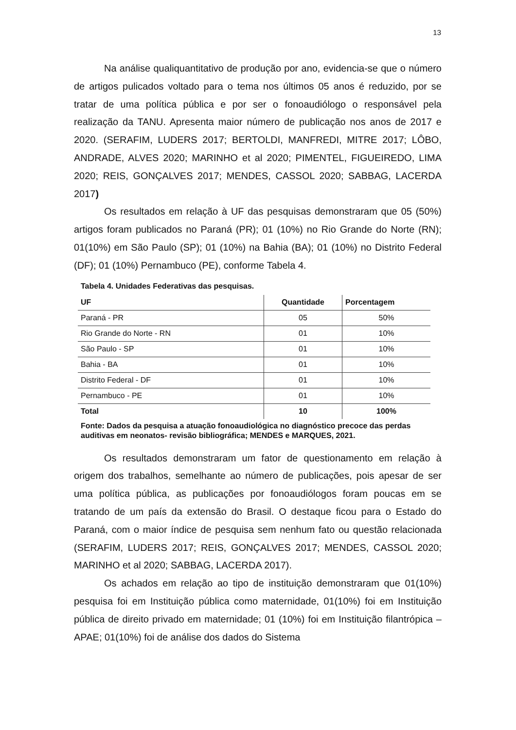13
Na análise qualiquantitativo de produção por ano, evidencia-se que o número de artigos pulicados voltado para o tema nos últimos 05 anos é reduzido, por se tratar de uma política pública e por ser o fonoaudiólogo o responsável pela realização da TANU. Apresenta maior número de publicação nos anos de 2017 e 2020. (SERAFIM, LUDERS 2017; BERTOLDI, MANFREDI, MITRE 2017; LÔBO, ANDRADE, ALVES 2020; MARINHO et al 2020; PIMENTEL, FIGUEIREDO, LIMA 2020; REIS, GONÇALVES 2017; MENDES, CASSOL 2020; SABBAG, LACERDA 2017)
Os resultados em relação à UF das pesquisas demonstraram que 05 (50%) artigos foram publicados no Paraná (PR); 01 (10%) no Rio Grande do Norte (RN); 01(10%) em São Paulo (SP); 01 (10%) na Bahia (BA); 01 (10%) no Distrito Federal (DF); 01 (10%) Pernambuco (PE), conforme Tabela 4.
Tabela 4. Unidades Federativas das pesquisas.
| UF | Quantidade | Porcentagem |
| --- | --- | --- |
| Paraná - PR | 05 | 50% |
| Rio Grande do Norte - RN | 01 | 10% |
| São Paulo - SP | 01 | 10% |
| Bahia - BA | 01 | 10% |
| Distrito Federal - DF | 01 | 10% |
| Pernambuco - PE | 01 | 10% |
| Total | 10 | 100% |
Fonte: Dados da pesquisa a atuação fonoaudiológica no diagnóstico precoce das perdas auditivas em neonatos- revisão bibliográfica; MENDES e MARQUES, 2021.
Os resultados demonstraram um fator de questionamento em relação à origem dos trabalhos, semelhante ao número de publicações, pois apesar de ser uma política pública, as publicações por fonoaudiólogos foram poucas em se tratando de um país da extensão do Brasil. O destaque ficou para o Estado do Paraná, com o maior índice de pesquisa sem nenhum fato ou questão relacionada (SERAFIM, LUDERS 2017; REIS, GONÇALVES 2017; MENDES, CASSOL 2020; MARINHO et al 2020; SABBAG, LACERDA 2017).
Os achados em relação ao tipo de instituição demonstraram que 01(10%) pesquisa foi em Instituição pública como maternidade, 01(10%) foi em Instituição pública de direito privado em maternidade; 01 (10%) foi em Instituição filantrópica – APAE; 01(10%) foi de análise dos dados do Sistema